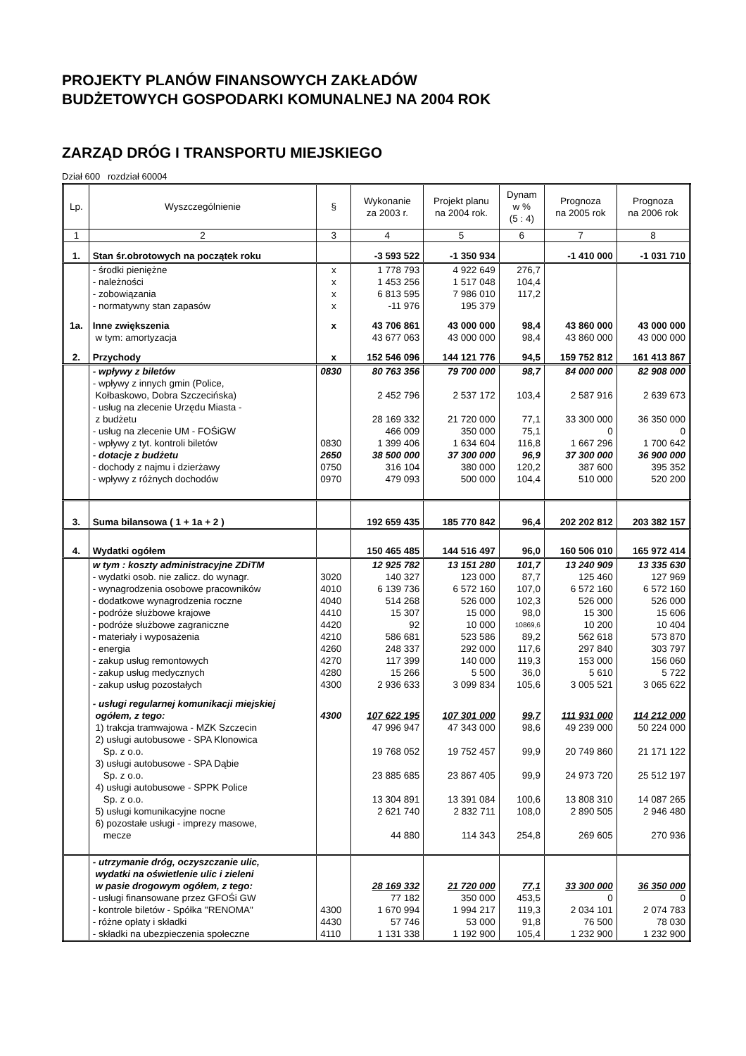PROJEKTY PLANÓW FINANSOWYCH ZAKŁADÓW
BUDŻETOWYCH GOSPODARKI KOMUNALNEJ NA 2004 ROK
ZARZĄD DRÓG I TRANSPORTU MIEJSKIEGO
Dział 600 rozdział 60004
| Lp. | Wyszczególnienie | § | Wykonanie za 2003 r. | Projekt planu na 2004 rok. | Dynam w % (5 : 4) | Prognoza na 2005 rok | Prognoza na 2006 rok |
| --- | --- | --- | --- | --- | --- | --- | --- |
| 1 | 2 | 3 | 4 | 5 | 6 | 7 | 8 |
| 1. | Stan śr.obrotowych na początek roku | | -3 593 522 | -1 350 934 | | -1 410 000 | -1 031 710 |
| | - środki pieniężne | x | 1 778 793 | 4 922 649 | 276,7 | | |
| | - należności | x | 1 453 256 | 1 517 048 | 104,4 | | |
| | - zobowiązania | x | 6 813 595 | 7 986 010 | 117,2 | | |
| | - normatywny stan zapasów | x | -11 976 | 195 379 | | | |
| 1a. | Inne zwiększenia | x | 43 706 861 | 43 000 000 | 98,4 | 43 860 000 | 43 000 000 |
| | w tym: amortyzacja | | 43 677 063 | 43 000 000 | 98,4 | 43 860 000 | 43 000 000 |
| 2. | Przychody | x | 152 546 096 | 144 121 776 | 94,5 | 159 752 812 | 161 413 867 |
| | - wpływy z biletów | 0830 | 80 763 356 | 79 700 000 | 98,7 | 84 000 000 | 82 908 000 |
| | - wpływy z innych gmin (Police, Kołbaskowo, Dobra Szczecińska) | | 2 452 796 | 2 537 172 | 103,4 | 2 587 916 | 2 639 673 |
| | - usług na zlecenie Urzędu Miasta - z budżetu | | 28 169 332 | 21 720 000 | 77,1 | 33 300 000 | 36 350 000 |
| | - usług na zlecenie UM - FOŚiGW | | 466 009 | 350 000 | 75,1 | 0 | 0 |
| | - wpływy z tyt. kontroli biletów | 0830 | 1 399 406 | 1 634 604 | 116,8 | 1 667 296 | 1 700 642 |
| | - dotacje z budżetu | 2650 | 38 500 000 | 37 300 000 | 96,9 | 37 300 000 | 36 900 000 |
| | - dochody z najmu i dzierżawy | 0750 | 316 104 | 380 000 | 120,2 | 387 600 | 395 352 |
| | - wpływy z różnych dochodów | 0970 | 479 093 | 500 000 | 104,4 | 510 000 | 520 200 |
| 3. | Suma bilansowa ( 1 + 1a + 2 ) | | 192 659 435 | 185 770 842 | 96,4 | 202 202 812 | 203 382 157 |
| 4. | Wydatki ogółem | | 150 465 485 | 144 516 497 | 96,0 | 160 506 010 | 165 972 414 |
| | w tym : koszty administracyjne ZDiTM | | 12 925 782 | 13 151 280 | 101,7 | 13 240 909 | 13 335 630 |
| | - wydatki osob. nie zalicz. do wynagr. | 3020 | 140 327 | 123 000 | 87,7 | 125 460 | 127 969 |
| | - wynagrodzenia osobowe pracowników | 4010 | 6 139 736 | 6 572 160 | 107,0 | 6 572 160 | 6 572 160 |
| | - dodatkowe wynagrodzenia roczne | 4040 | 514 268 | 526 000 | 102,3 | 526 000 | 526 000 |
| | - podróże służbowe krajowe | 4410 | 15 307 | 15 000 | 98,0 | 15 300 | 15 606 |
| | - podróże służbowe zagraniczne | 4420 | 92 | 10 000 | 10869,6 | 10 200 | 10 404 |
| | - materiały i wyposażenia | 4210 | 586 681 | 523 586 | 89,2 | 562 618 | 573 870 |
| | - energia | 4260 | 248 337 | 292 000 | 117,6 | 297 840 | 303 797 |
| | - zakup usług remontowych | 4270 | 117 399 | 140 000 | 119,3 | 153 000 | 156 060 |
| | - zakup usług medycznych | 4280 | 15 266 | 5 500 | 36,0 | 5 610 | 5 722 |
| | - zakup usług pozostałych | 4300 | 2 936 633 | 3 099 834 | 105,6 | 3 005 521 | 3 065 622 |
| | - usługi regularnej komunikacji miejskiej ogółem, z tego: | 4300 | 107 622 195 | 107 301 000 | 99,7 | 111 931 000 | 114 212 000 |
| | 1) trakcja tramwajowa - MZK Szczecin | | 47 996 947 | 47 343 000 | 98,6 | 49 239 000 | 50 224 000 |
| | 2) usługi autobusowe - SPA Klonowica Sp. z o.o. | | 19 768 052 | 19 752 457 | 99,9 | 20 749 860 | 21 171 122 |
| | 3) usługi autobusowe - SPA Dąbie Sp. z o.o. | | 23 885 685 | 23 867 405 | 99,9 | 24 973 720 | 25 512 197 |
| | 4) usługi autobusowe - SPPK Police Sp. z o.o. | | 13 304 891 | 13 391 084 | 100,6 | 13 808 310 | 14 087 265 |
| | 5) usługi komunikacyjne nocne | | 2 621 740 | 2 832 711 | 108,0 | 2 890 505 | 2 946 480 |
| | 6) pozostałe usługi - imprezy masowe, mecze | | 44 880 | 114 343 | 254,8 | 269 605 | 270 936 |
| | - utrzymanie dróg, oczyszczanie ulic, wydatki na oświetlenie ulic i zieleni w pasie drogowym ogółem, z tego: | | 28 169 332 | 21 720 000 | 77,1 | 33 300 000 | 36 350 000 |
| | - usługi finansowane przez GFOŚi GW | | 77 182 | 350 000 | 453,5 | 0 | 0 |
| | - kontrole biletów - Spółka "RENOMA" | 4300 | 1 670 994 | 1 994 217 | 119,3 | 2 034 101 | 2 074 783 |
| | - różne opłaty i składki | 4430 | 57 746 | 53 000 | 91,8 | 76 500 | 78 030 |
| | - składki na ubezpieczenia społeczne | 4110 | 1 131 338 | 1 192 900 | 105,4 | 1 232 900 | 1 232 900 |